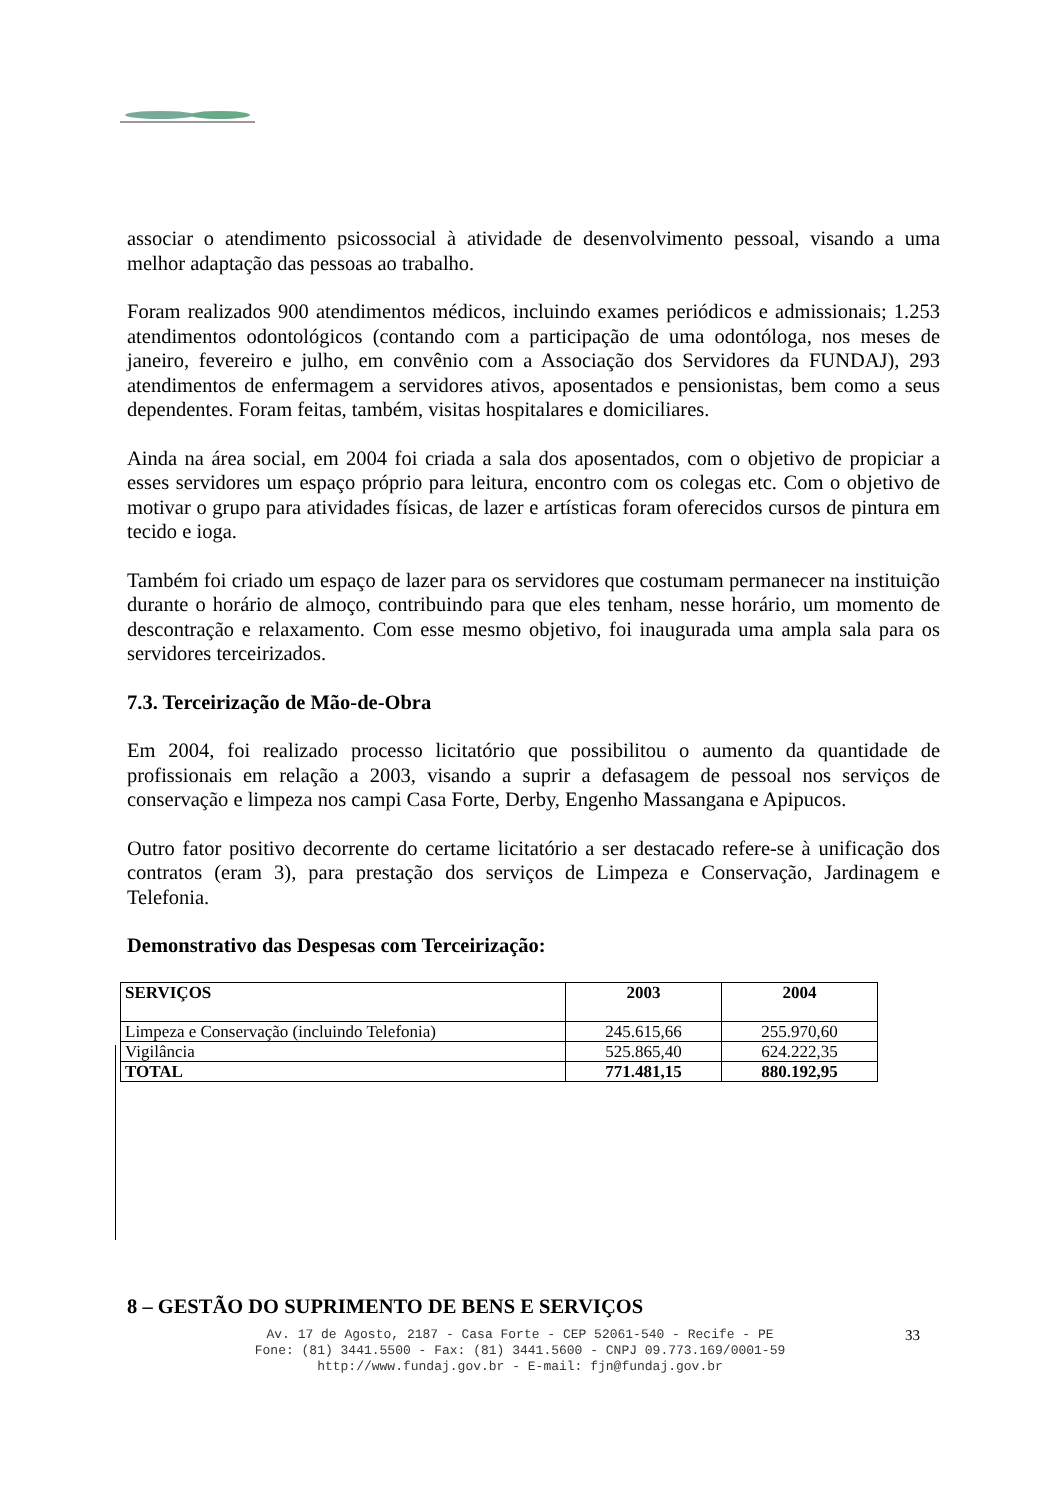associar o atendimento psicossocial à atividade de desenvolvimento pessoal, visando a uma melhor adaptação das pessoas ao trabalho.
Foram realizados 900 atendimentos médicos, incluindo exames periódicos e admissionais; 1.253 atendimentos odontológicos (contando com a participação de uma odontóloga, nos meses de janeiro, fevereiro e julho, em convênio com a Associação dos Servidores da FUNDAJ), 293 atendimentos de enfermagem a servidores ativos, aposentados e pensionistas, bem como a seus dependentes. Foram feitas, também, visitas hospitalares e domiciliares.
Ainda na área social, em 2004 foi criada a sala dos aposentados, com o objetivo de propiciar a esses servidores um espaço próprio para leitura, encontro com os colegas etc. Com o objetivo de motivar o grupo para atividades físicas, de lazer e artísticas foram oferecidos cursos de pintura em tecido e ioga.
Também foi criado um espaço de lazer para os servidores que costumam permanecer na instituição durante o horário de almoço, contribuindo para que eles tenham, nesse horário, um momento de descontração e relaxamento. Com esse mesmo objetivo, foi inaugurada uma ampla sala para os servidores terceirizados.
7.3. Terceirização de Mão-de-Obra
Em 2004, foi realizado processo licitatório que possibilitou o aumento da quantidade de profissionais em relação a 2003, visando a suprir a defasagem de pessoal nos serviços de conservação e limpeza nos campi Casa Forte, Derby, Engenho Massangana e Apipucos.
Outro fator positivo decorrente do certame licitatório a ser destacado refere-se à unificação dos contratos (eram 3), para prestação dos serviços de Limpeza e Conservação, Jardinagem e Telefonia.
Demonstrativo das Despesas com Terceirização:
| SERVIÇOS | 2003 | 2004 |
| --- | --- | --- |
| Limpeza e Conservação (incluindo Telefonia) | 245.615,66 | 255.970,60 |
| Vigilância | 525.865,40 | 624.222,35 |
| TOTAL | 771.481,15 | 880.192,95 |
8 – GESTÃO DO SUPRIMENTO DE BENS E SERVIÇOS
Av. 17 de Agosto, 2187 - Casa Forte - CEP 52061-540 - Recife - PE
Fone: (81) 3441.5500 - Fax: (81) 3441.5600 - CNPJ 09.773.169/0001-59
http://www.fundaj.gov.br - E-mail: fjn@fundaj.gov.br
33